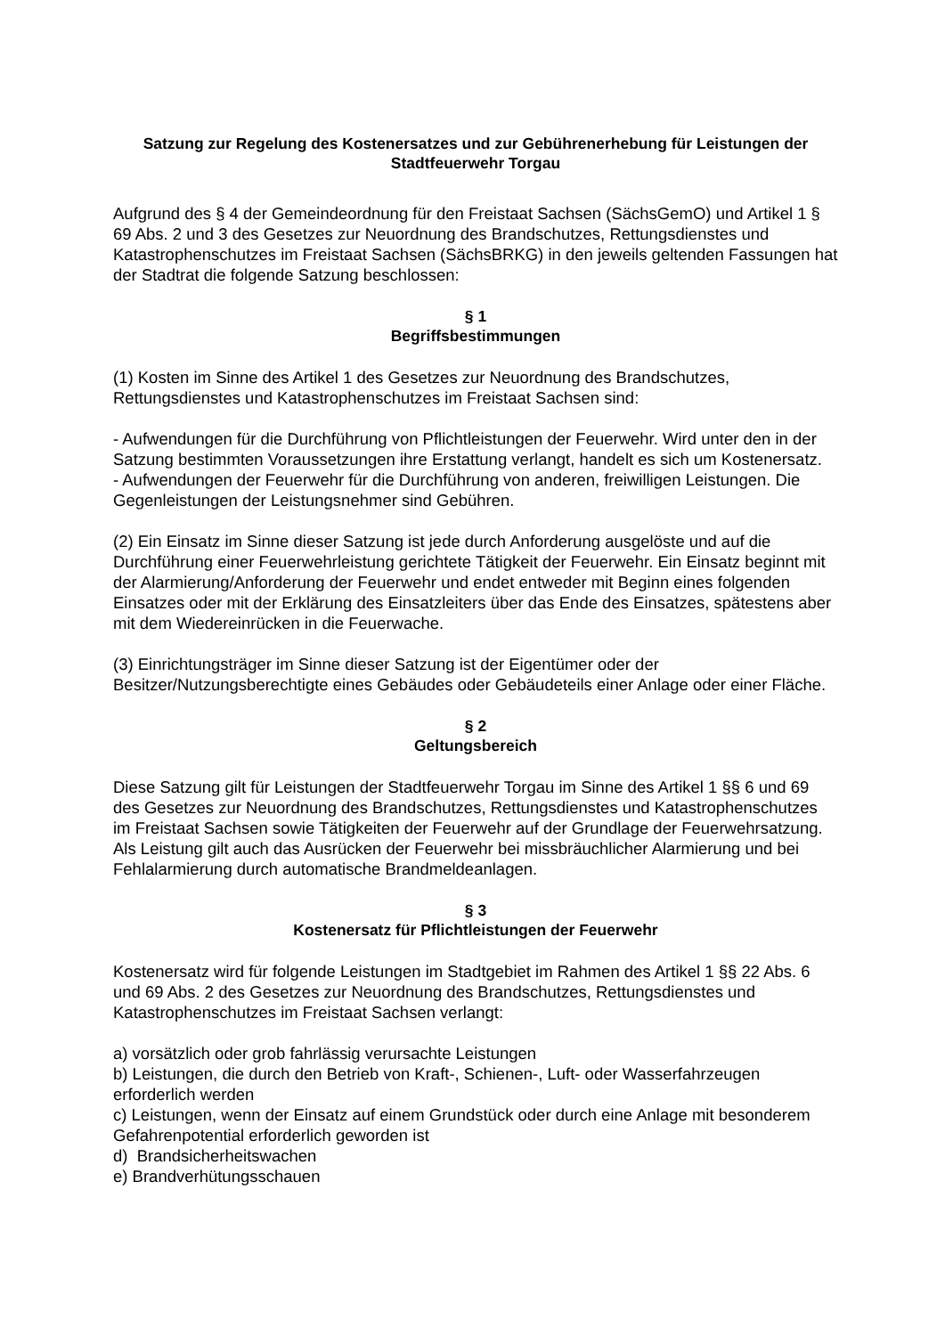Satzung zur Regelung des Kostenersatzes und zur Gebührenerhebung für Leistungen der Stadtfeuerwehr Torgau
Aufgrund des § 4 der Gemeindeordnung für den Freistaat Sachsen (SächsGemO) und Artikel 1 § 69 Abs. 2 und 3 des Gesetzes zur Neuordnung des Brandschutzes, Rettungsdienstes und Katastrophenschutzes im Freistaat Sachsen (SächsBRKG) in den jeweils geltenden Fassungen hat der Stadtrat die folgende Satzung beschlossen:
§ 1
Begriffsbestimmungen
(1) Kosten im Sinne des Artikel 1 des Gesetzes zur Neuordnung des Brandschutzes, Rettungsdienstes und Katastrophenschutzes im Freistaat Sachsen sind:
- Aufwendungen für die Durchführung von Pflichtleistungen der Feuerwehr. Wird unter den in der Satzung bestimmten Voraussetzungen ihre Erstattung verlangt, handelt es sich um Kostenersatz.
- Aufwendungen der Feuerwehr für die Durchführung von anderen, freiwilligen Leistungen. Die Gegenleistungen der Leistungsnehmer sind Gebühren.
(2) Ein Einsatz im Sinne dieser Satzung ist jede durch Anforderung ausgelöste und auf die Durchführung einer Feuerwehrleistung gerichtete Tätigkeit der Feuerwehr. Ein Einsatz beginnt mit der Alarmierung/Anforderung der Feuerwehr und endet entweder mit Beginn eines folgenden Einsatzes oder mit der Erklärung des Einsatzleiters über das Ende des Einsatzes, spätestens aber mit dem Wiedereinrücken in die Feuerwache.
(3) Einrichtungsträger im Sinne dieser Satzung ist der Eigentümer oder der Besitzer/Nutzungsberechtigte eines Gebäudes oder Gebäudeteils einer Anlage oder einer Fläche.
§ 2
Geltungsbereich
Diese Satzung gilt für Leistungen der Stadtfeuerwehr Torgau im Sinne des Artikel 1 §§ 6 und 69 des Gesetzes zur Neuordnung des Brandschutzes, Rettungsdienstes und Katastrophenschutzes im Freistaat Sachsen sowie Tätigkeiten der Feuerwehr auf der Grundlage der Feuerwehrsatzung. Als Leistung gilt auch das Ausrücken der Feuerwehr bei missbräuchlicher Alarmierung und bei Fehlalarmierung durch automatische Brandmeldeanlagen.
§ 3
Kostenersatz für Pflichtleistungen der Feuerwehr
Kostenersatz wird für folgende Leistungen im Stadtgebiet im Rahmen des Artikel 1 §§ 22 Abs. 6 und 69 Abs. 2 des Gesetzes zur Neuordnung des Brandschutzes, Rettungsdienstes und Katastrophenschutzes im Freistaat Sachsen verlangt:
a) vorsätzlich oder grob fahrlässig verursachte Leistungen
b) Leistungen, die durch den Betrieb von Kraft-, Schienen-, Luft- oder Wasserfahrzeugen erforderlich werden
c) Leistungen, wenn der Einsatz auf einem Grundstück oder durch eine Anlage mit besonderem Gefahrenpotential erforderlich geworden ist
d) Brandsicherheitswachen
e) Brandverhütungsschauen